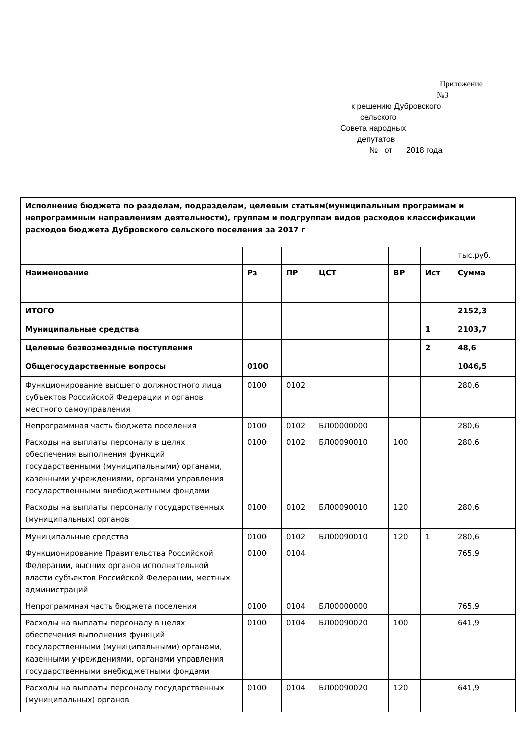Приложение
№3
к решению Дубровского
сельского
Совета народных
депутатов
№ от 2018 года
| Исполнение бюджета по разделам, подразделам, целевым статьям(муниципальным программам и непрограммным направлениям деятельности), группам и подгруппам видов расходов классификации расходов бюджета Дубровского сельского поселения за 2017 г | | | | | | |
| | | | | | | тыс.руб. |
| Наименование | Рз | ПР | ЦСТ | ВР | Ист | Сумма |
| ИТОГО | | | | | | 2152,3 |
| Муниципальные средства | | | | | 1 | 2103,7 |
| Целевые безвозмездные поступления | | | | | 2 | 48,6 |
| Общегосударственные вопросы | 0100 | | | | | 1046,5 |
| Функционирование высшего должностного лица субъектов Российской Федерации и органов местного самоуправления | 0100 | 0102 | | | | 280,6 |
| Непрограммная часть бюджета поселения | 0100 | 0102 | БЛ00000000 | | | 280,6 |
| Расходы на выплаты персоналу в целях обеспечения выполнения функций государственными (муниципальными) органами, казенными учреждениями, органами управления государственными внебюджетными фондами | 0100 | 0102 | БЛ00090010 | 100 | | 280,6 |
| Расходы на выплаты персоналу государственных (муниципальных) органов | 0100 | 0102 | БЛ00090010 | 120 | | 280,6 |
| Муниципальные средства | 0100 | 0102 | БЛ00090010 | 120 | 1 | 280,6 |
| Функционирование Правительства Российской Федерации, высших органов исполнительной власти субъектов Российской Федерации, местных администраций | 0100 | 0104 | | | | 765,9 |
| Непрограммная часть бюджета поселения | 0100 | 0104 | БЛ00000000 | | | 765,9 |
| Расходы на выплаты персоналу в целях обеспечения выполнения функций государственными (муниципальными) органами, казенными учреждениями, органами управления государственными внебюджетными фондами | 0100 | 0104 | БЛ00090020 | 100 | | 641,9 |
| Расходы на выплаты персоналу государственных (муниципальных) органов | 0100 | 0104 | БЛ00090020 | 120 | | 641,9 |